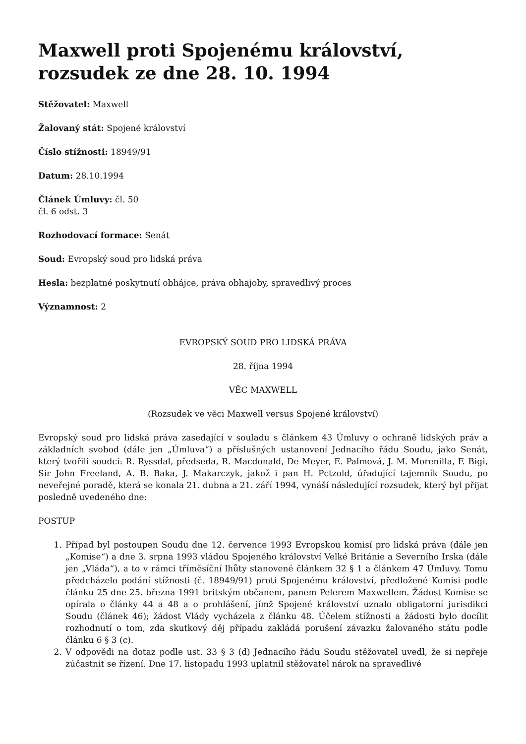Maxwell proti Spojenému království, rozsudek ze dne 28. 10. 1994
Stěžovatel: Maxwell
Žalovaný stát: Spojené království
Číslo stížnosti: 18949/91
Datum: 28.10.1994
Článek Úmluvy: čl. 50
čl. 6 odst. 3
Rozhodovací formace: Senát
Soud: Evropský soud pro lidská práva
Hesla: bezplatné poskytnutí obhájce, práva obhajoby, spravedlivý proces
Významnost: 2
EVROPSKÝ SOUD PRO LIDSKÁ PRÁVA
28. října 1994
VĚC MAXWELL
(Rozsudek ve věci Maxwell versus Spojené království)
Evropský soud pro lidská práva zasedající v souladu s článkem 43 Úmluvy o ochraně lidských práv a základních svobod (dále jen „Úmluva“) a příslušných ustanovení Jednacího řádu Soudu, jako Senát, který tvořili soudci: R. Ryssdal, předseda, R. Macdonald, De Meyer, E. Palmová, J. M. Morenilla, F. Bigi, Sir John Freeland, A. B. Baka, J. Makarczyk, jakož i pan H. Pctzold, úřadující tajemník Soudu, po neveřejné poradě, která se konala 21. dubna a 21. září 1994, vynáší následující rozsudek, který byl přijat posledně uvedeného dne:
POSTUP
1. Případ byl postoupen Soudu dne 12. července 1993 Evropskou komisí pro lidská práva (dále jen „Komise“) a dne 3. srpna 1993 vládou Spojeného království Velké Británie a Severního Irska (dále jen „Vláda“), a to v rámci tříměsíční lhůty stanovené článkem 32 § 1 a článkem 47 Úmluvy. Tomu předcházelo podání stížnosti (č. 18949/91) proti Spojenému království, předložené Komisi podle článku 25 dne 25. března 1991 britským občanem, panem Pelerem Maxwellem. Žádost Komise se opírala o články 44 a 48 a o prohlášení, jímž Spojené království uznalo obligatorní jurisdikci Soudu (článek 46); žádost Vlády vycházela z článku 48. Účelem stížnosti a žádosti bylo docílit rozhodnutí o tom, zda skutkový děj případu zakládá porušení závazku žalovaného státu podle článku 6 § 3 (c).
2. V odpovědi na dotaz podle ust. 33 § 3 (d) Jednacího řádu Soudu stěžovatel uvedl, že si nepřeje zúčastnit se řízení. Dne 17. listopadu 1993 uplatnil stěžovatel nárok na spravedlivé